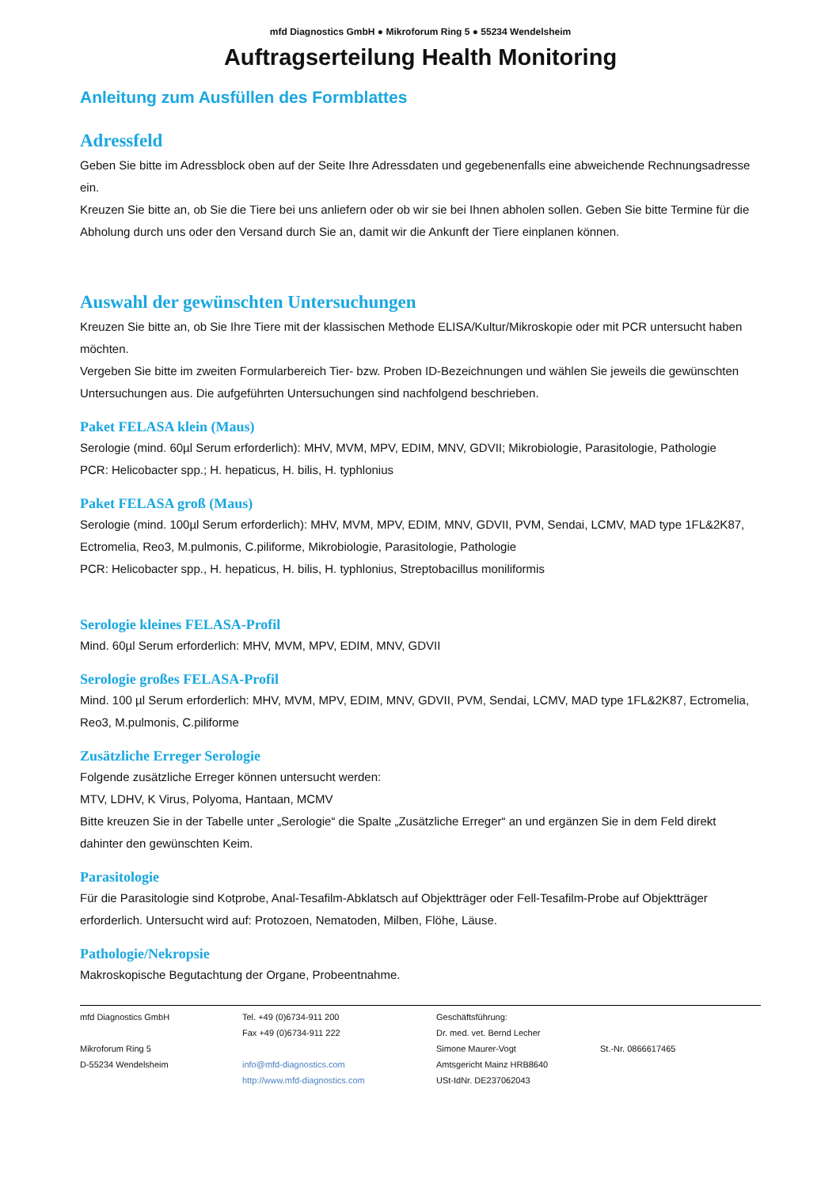mfd Diagnostics GmbH ● Mikroforum Ring 5 ● 55234 Wendelsheim
Auftragserteilung Health Monitoring
Anleitung zum Ausfüllen des Formblattes
Adressfeld
Geben Sie bitte im Adressblock oben auf der Seite Ihre Adressdaten und gegebenenfalls eine abweichende Rechnungsadresse ein.
Kreuzen Sie bitte an, ob Sie die Tiere bei uns anliefern oder ob wir sie bei Ihnen abholen sollen. Geben Sie bitte Termine für die Abholung durch uns oder den Versand durch Sie an, damit wir die Ankunft der Tiere einplanen können.
Auswahl der gewünschten Untersuchungen
Kreuzen Sie bitte an, ob Sie Ihre Tiere mit der klassischen Methode ELISA/Kultur/Mikroskopie oder mit PCR untersucht haben möchten.
Vergeben Sie bitte im zweiten Formularbereich Tier- bzw. Proben ID-Bezeichnungen und wählen Sie jeweils die gewünschten Untersuchungen aus. Die aufgeführten Untersuchungen sind nachfolgend beschrieben.
Paket FELASA klein (Maus)
Serologie (mind. 60µl Serum erforderlich): MHV, MVM, MPV, EDIM, MNV, GDVII; Mikrobiologie, Parasitologie, Pathologie
PCR: Helicobacter spp.; H. hepaticus, H. bilis, H. typhlonius
Paket FELASA groß (Maus)
Serologie (mind. 100µl Serum erforderlich): MHV, MVM, MPV, EDIM, MNV, GDVII, PVM, Sendai, LCMV, MAD type 1FL&2K87, Ectromelia, Reo3, M.pulmonis, C.piliforme, Mikrobiologie, Parasitologie, Pathologie
PCR: Helicobacter spp., H. hepaticus, H. bilis, H. typhlonius, Streptobacillus moniliformis
Serologie kleines FELASA-Profil
Mind. 60µl Serum erforderlich: MHV, MVM, MPV, EDIM, MNV, GDVII
Serologie großes FELASA-Profil
Mind. 100 µl Serum erforderlich: MHV, MVM, MPV, EDIM, MNV, GDVII, PVM, Sendai, LCMV, MAD type 1FL&2K87, Ectromelia, Reo3, M.pulmonis, C.piliforme
Zusätzliche Erreger Serologie
Folgende zusätzliche Erreger können untersucht werden:
MTV, LDHV, K Virus, Polyoma, Hantaan, MCMV
Bitte kreuzen Sie in der Tabelle unter „Serologie“ die Spalte „Zusätzliche Erreger“ an und ergänzen Sie in dem Feld direkt dahinter den gewünschten Keim.
Parasitologie
Für die Parasitologie sind Kotprobe, Anal-Tesafilm-Abklatsch auf Objektträger oder Fell-Tesafilm-Probe auf Objektträger erforderlich. Untersucht wird auf: Protozoen, Nematoden, Milben, Flöhe, Läuse.
Pathologie/Nekropsie
Makroskopische Begutachtung der Organe, Probeentnahme.
mfd Diagnostics GmbH
Mikroforum Ring 5
D-55234 Wendelsheim
Tel. +49 (0)6734-911 200
Fax +49 (0)6734-911 222
info@mfd-diagnostics.com
http://www.mfd-diagnostics.com
Geschäftsführung:
Dr. med. vet. Bernd Lecher
Simone Maurer-Vogt
Amtsgericht Mainz HRB8640
USt-IdNr. DE237062043
St.-Nr. 0866617465